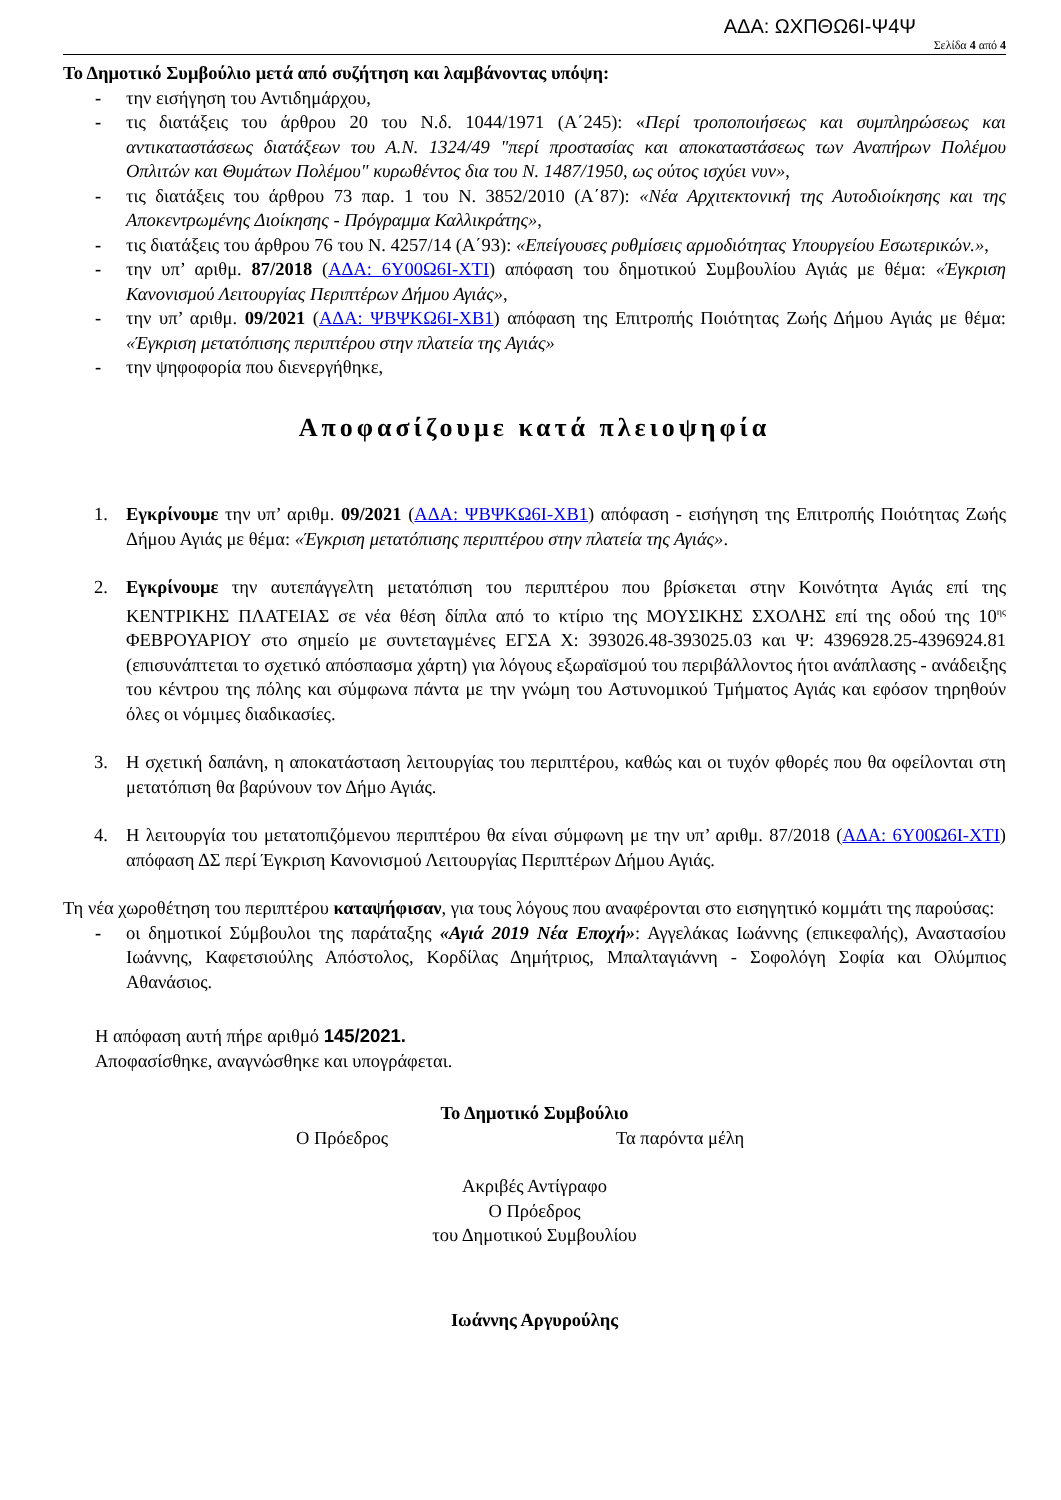ΑΔΑ: ΩΧΠΘΩ6Ι-Ψ4Ψ
Σελίδα 4 από 4
Το Δημοτικό Συμβούλιο μετά από συζήτηση και λαμβάνοντας υπόψη:
- την εισήγηση του Αντιδημάρχου,
- τις διατάξεις του άρθρου 20 του Ν.δ. 1044/1971 (Α΄245): «Περί τροποποιήσεως και συμπληρώσεως και αντικαταστάσεως διατάξεων του Α.Ν. 1324/49 "περί προστασίας και αποκαταστάσεως των Αναπήρων Πολέμου Οπλιτών και Θυμάτων Πολέμου" κυρωθέντος δια του Ν. 1487/1950, ως ούτος ισχύει νυν»,
- τις διατάξεις του άρθρου 73 παρ. 1 του Ν. 3852/2010 (Α΄87): «Νέα Αρχιτεκτονική της Αυτοδιοίκησης και της Αποκεντρωμένης Διοίκησης - Πρόγραμμα Καλλικράτης»,
- τις διατάξεις του άρθρου 76 του Ν. 4257/14 (Α΄93): «Επείγουσες ρυθμίσεις αρμοδιότητας Υπουργείου Εσωτερικών.»,
- την υπ’ αριθμ. 87/2018 (ΑΔΑ: 6Υ00Ω6Ι-ΧΤΙ) απόφαση του δημοτικού Συμβουλίου Αγιάς με θέμα: «Έγκριση Κανονισμού Λειτουργίας Περιπτέρων Δήμου Αγιάς»,
- την υπ’ αριθμ. 09/2021 (ΑΔΑ: ΨΒΨΚΩ6Ι-ΧΒ1) απόφαση της Επιτροπής Ποιότητας Ζωής Δήμου Αγιάς με θέμα: «Έγκριση μετατόπισης περιπτέρου στην πλατεία της Αγιάς»
- την ψηφοφορία που διενεργήθηκε,
Αποφασίζουμε κατά πλειοψηφία
1. Εγκρίνουμε την υπ’ αριθμ. 09/2021 (ΑΔΑ: ΨΒΨΚΩ6Ι-ΧΒ1) απόφαση - εισήγηση της Επιτροπής Ποιότητας Ζωής Δήμου Αγιάς με θέμα: «Έγκριση μετατόπισης περιπτέρου στην πλατεία της Αγιάς».
2. Εγκρίνουμε την αυτεπάγγελτη μετατόπιση του περιπτέρου που βρίσκεται στην Κοινότητα Αγιάς επί της ΚΕΝΤΡΙΚΗΣ ΠΛΑΤΕΙΑΣ σε νέα θέση δίπλα από το κτίριο της ΜΟΥΣΙΚΗΣ ΣΧΟΛΗΣ επί της οδού της 10<sup>ης</sup> ΦΕΒΡΟΥΑΡΙΟΥ στο σημείο με συντεταγμένες ΕΓΣΑ Χ: 393026.48-393025.03 και Ψ: 4396928.25-4396924.81 (επισυνάπτεται το σχετικό απόσπασμα χάρτη) για λόγους εξωραϊσμού του περιβάλλοντος ήτοι ανάπλασης - ανάδειξης του κέντρου της πόλης και σύμφωνα πάντα με την γνώμη του Αστυνομικού Τμήματος Αγιάς και εφόσον τηρηθούν όλες οι νόμιμες διαδικασίες.
3. Η σχετική δαπάνη, η αποκατάσταση λειτουργίας του περιπτέρου, καθώς και οι τυχόν φθορές που θα οφείλονται στη μετατόπιση θα βαρύνουν τον Δήμο Αγιάς.
4. Η λειτουργία του μετατοπιζόμενου περιπτέρου θα είναι σύμφωνη με την υπ’ αριθμ. 87/2018 (ΑΔΑ: 6Υ00Ω6Ι-ΧΤΙ) απόφαση ΔΣ περί Έγκριση Κανονισμού Λειτουργίας Περιπτέρων Δήμου Αγιάς.
Τη νέα χωροθέτηση του περιπτέρου καταψήφισαν, για τους λόγους που αναφέρονται στο εισηγητικό κομμάτι της παρούσας:
- οι δημοτικοί Σύμβουλοι της παράταξης «Αγιά 2019 Νέα Εποχή»: Αγγελάκας Ιωάννης (επικεφαλής), Αναστασίου Ιωάννης, Καφετσιούλης Απόστολος, Κορδίλας Δημήτριος, Μπαλταγιάννη - Σοφολόγη Σοφία και Ολύμπιος Αθανάσιος.
Η απόφαση αυτή πήρε αριθμό 145/2021.
Αποφασίσθηκε, αναγνώσθηκε και υπογράφεται.
Το Δημοτικό Συμβούλιο
Ο Πρόεδρος Τα παρόντα μέλη
Ακριβές Αντίγραφο
Ο Πρόεδρος
του Δημοτικού Συμβουλίου
Ιωάννης Αργυρούλης